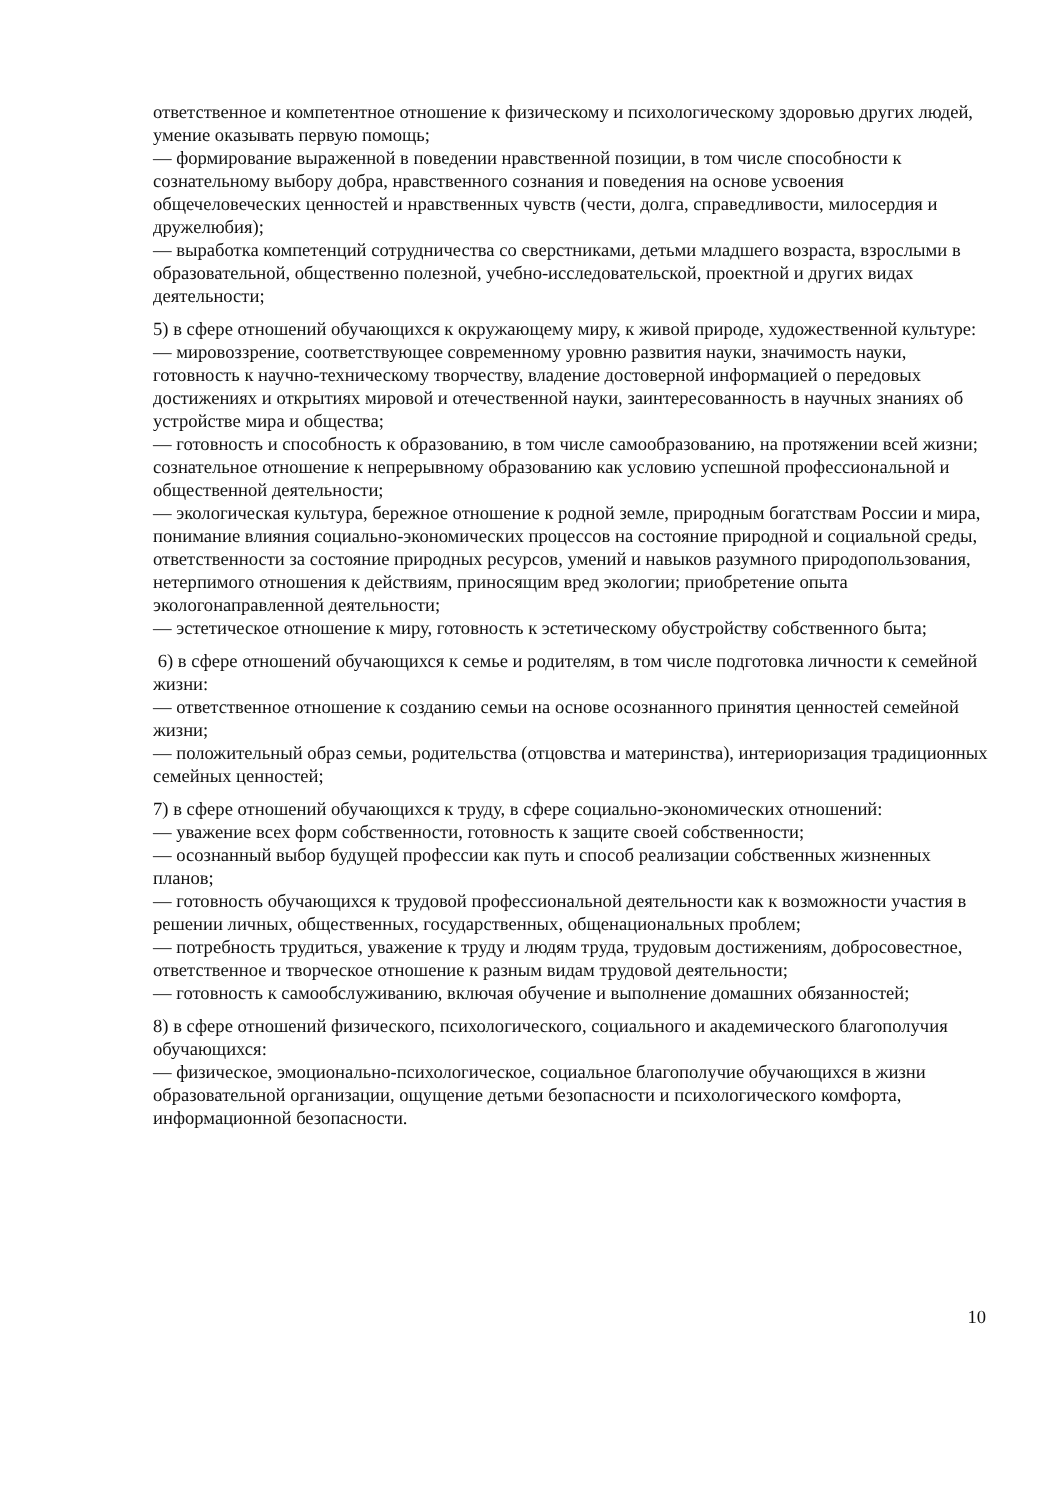ответственное и компетентное отношение к физическому и психологическому здоровью других людей, умение оказывать первую помощь;
— формирование выраженной в поведении нравственной позиции, в том числе способности к сознательному выбору добра, нравственного сознания и поведения на основе усвоения общечеловеческих ценностей и нравственных чувств (чести, долга, справедливости, милосердия и дружелюбия);
— выработка компетенций сотрудничества со сверстниками, детьми младшего возраста, взрослыми в образовательной, общественно полезной, учебно-исследовательской, проектной и других видах деятельности;
5) в сфере отношений обучающихся к окружающему миру, к живой природе, художественной культуре:
— мировоззрение, соответствующее современному уровню развития науки, значимость науки, готовность к научно-техническому творчеству, владение достоверной информацией о передовых достижениях и открытиях мировой и отечественной науки, заинтересованность в научных знаниях об устройстве мира и общества;
— готовность и способность к образованию, в том числе самообразованию, на протяжении всей жизни; сознательное отношение к непрерывному образованию как условию успешной профессиональной и общественной деятельности;
— экологическая культура, бережное отношение к родной земле, природным богатствам России и мира, понимание влияния социально-экономических процессов на состояние природной и социальной среды, ответственности за состояние природных ресурсов, умений и навыков разумного природопользования, нетерпимого отношения к действиям, приносящим вред экологии; приобретение опыта экологонаправленной деятельности;
— эстетическое отношение к миру, готовность к эстетическому обустройству собственного быта;
6) в сфере отношений обучающихся к семье и родителям, в том числе подготовка личности к семейной жизни:
— ответственное отношение к созданию семьи на основе осознанного принятия ценностей семейной жизни;
— положительный образ семьи, родительства (отцовства и материнства), интериоризация традиционных семейных ценностей;
7) в сфере отношений обучающихся к труду, в сфере социально-экономических отношений:
— уважение всех форм собственности, готовность к защите своей собственности;
— осознанный выбор будущей профессии как путь и способ реализации собственных жизненных планов;
— готовность обучающихся к трудовой профессиональной деятельности как к возможности участия в решении личных, общественных, государственных, общенациональных проблем;
— потребность трудиться, уважение к труду и людям труда, трудовым достижениям, добросовестное, ответственное и творческое отношение к разным видам трудовой деятельности;
— готовность к самообслуживанию, включая обучение и выполнение домашних обязанностей;
8) в сфере отношений физического, психологического, социального и академического благополучия обучающихся:
— физическое, эмоционально-психологическое, социальное благополучие обучающихся в жизни образовательной организации, ощущение детьми безопасности и психологического комфорта, информационной безопасности.
10